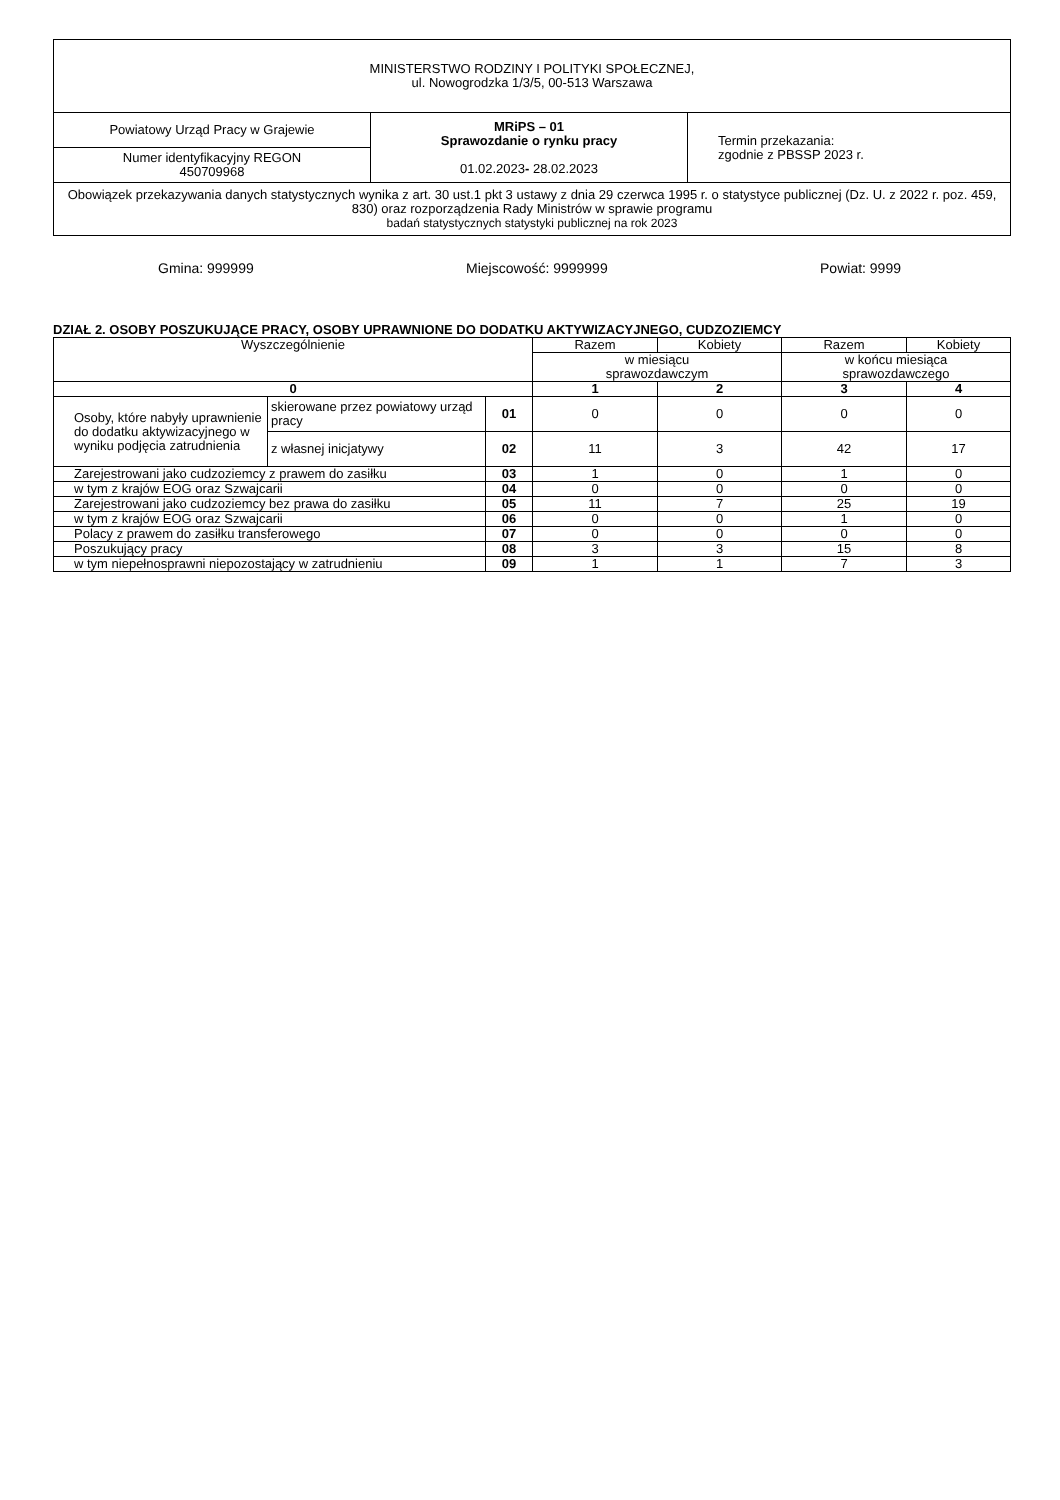| MINISTERSTWO RODZINY I POLITYKI SPOŁECZNEJ, ul. Nowogrodzka 1/3/5, 00-513 Warszawa | | |
| Powiatowy Urząd Pracy w Grajewie | MRiPS – 01 Sprawozdanie o rynku pracy 01.02.2023 - 28.02.2023 | Termin przekazania: zgodnie z PBSSP 2023 r. |
| Numer identyfikacyjny REGON 450709968 | | |
| Obowiązek przekazywania danych statystycznych wynika z art. 30 ust.1 pkt 3 ustawy z dnia 29 czerwca 1995 r. o statystyce publicznej (Dz. U. z 2022 r. poz. 459, 830) oraz rozporządzenia Rady Ministrów w sprawie programu badań statystycznych statystyki publicznej na rok 2023 | | |
Gmina: 999999 Miejscowość: 9999999 Powiat: 9999
DZIAŁ 2. OSOBY POSZUKUJĄCE PRACY, OSOBY UPRAWNIONE DO DODATKU AKTYWIZACYJNEGO, CUDZOZIEMCY
| Wyszczególnienie | | | Razem | Kobiety | Razem | Kobiety |
| --- | --- | --- | --- | --- | --- | --- |
| | | | w miesiącu sprawozdawczym | | w końcu miesiąca sprawozdawczego | |
| 0 | | | 1 | 2 | 3 | 4 |
| Osoby, które nabyły uprawnienie do dodatku aktywizacyjnego w wyniku podjęcia zatrudnienia | skierowane przez powiatowy urząd pracy | 01 | 0 | 0 | 0 | 0 |
| | z własnej inicjatywy | 02 | 11 | 3 | 42 | 17 |
| Zarejestrowani jako cudzoziemcy z prawem do zasiłku | | 03 | 1 | 0 | 1 | 0 |
| w tym z krajów EOG oraz Szwajcarii | | 04 | 0 | 0 | 0 | 0 |
| Zarejestrowani jako cudzoziemcy bez prawa do zasiłku | | 05 | 11 | 7 | 25 | 19 |
| w tym z krajów EOG oraz Szwajcarii | | 06 | 0 | 0 | 1 | 0 |
| Polacy z prawem do zasiłku transferowego | | 07 | 0 | 0 | 0 | 0 |
| Poszukujący pracy | | 08 | 3 | 3 | 15 | 8 |
| w tym niepełnosprawni niepozostający w zatrudnieniu | | 09 | 1 | 1 | 7 | 3 |